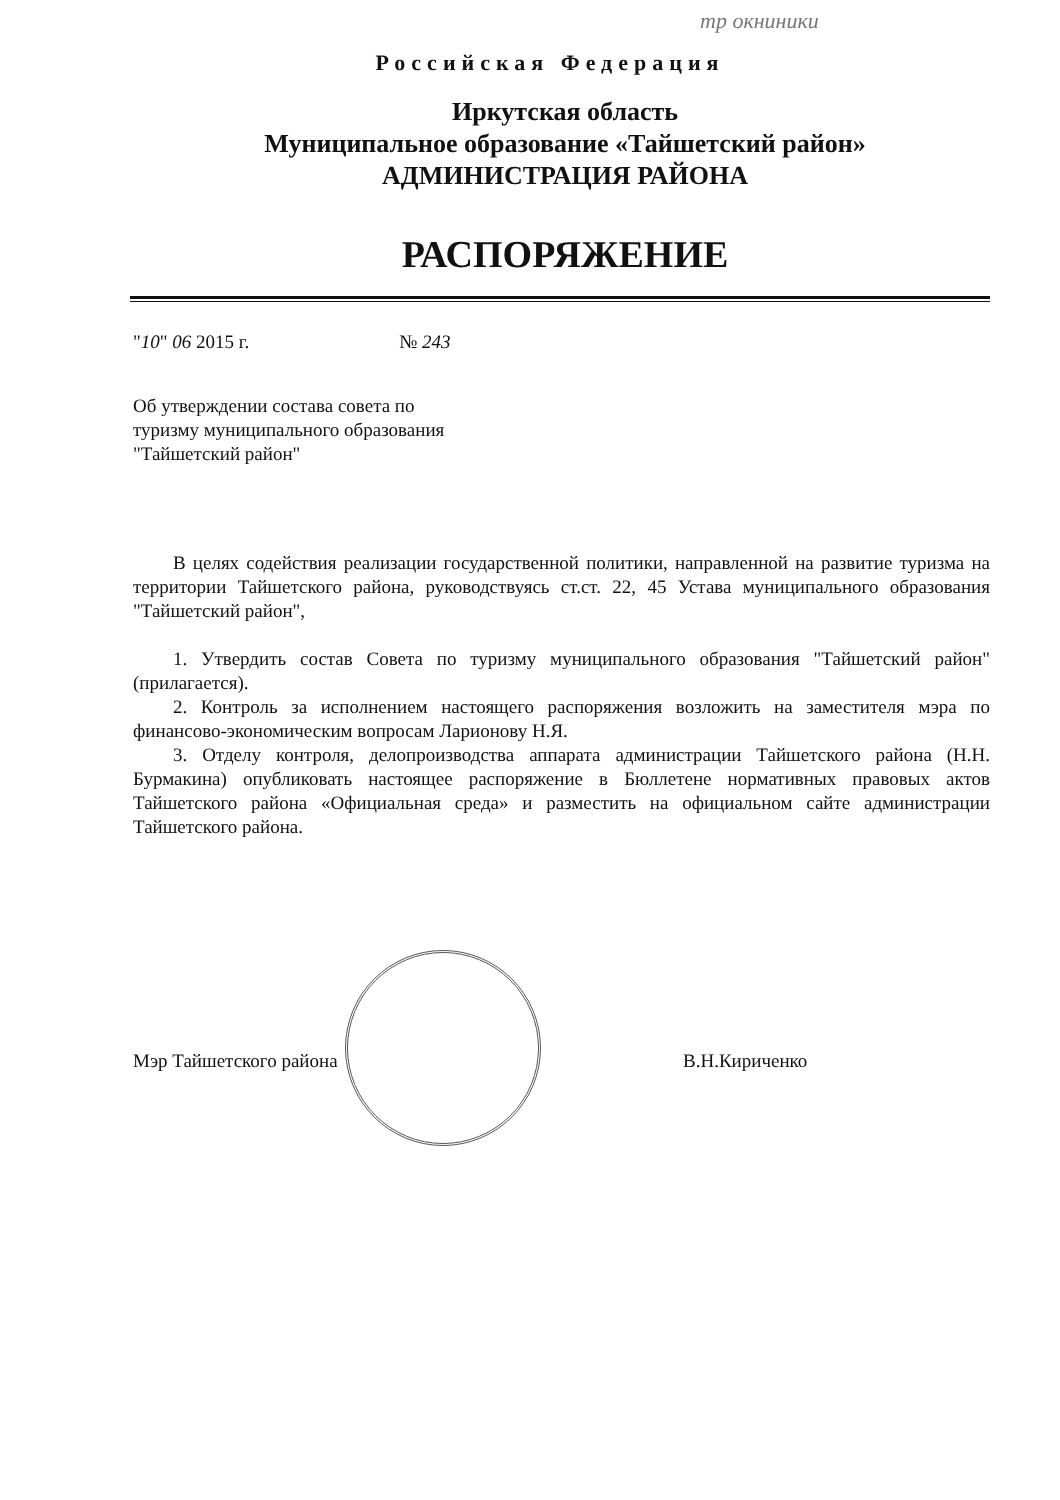тр окниники
Российская Федерация
Иркутская область
Муниципальное образование «Тайшетский район»
АДМИНИСТРАЦИЯ РАЙОНА
РАСПОРЯЖЕНИЕ
"10" 06 2015 г. № 243
Об утверждении состава совета по туризму муниципального образования "Тайшетский район"
В целях содействия реализации государственной политики, направленной на развитие туризма на территории Тайшетского района, руководствуясь ст.ст. 22, 45 Устава муниципального образования "Тайшетский район",
1. Утвердить состав Совета по туризму муниципального образования "Тайшетский район" (прилагается).
2. Контроль за исполнением настоящего распоряжения возложить на заместителя мэра по финансово-экономическим вопросам Ларионову Н.Я.
3. Отделу контроля, делопроизводства аппарата администрации Тайшетского района (Н.Н. Бурмакина) опубликовать настоящее распоряжение в Бюллетене нормативных правовых актов Тайшетского района «Официальная среда» и разместить на официальном сайте администрации Тайшетского района.
Мэр Тайшетского района В.Н.Кириченко